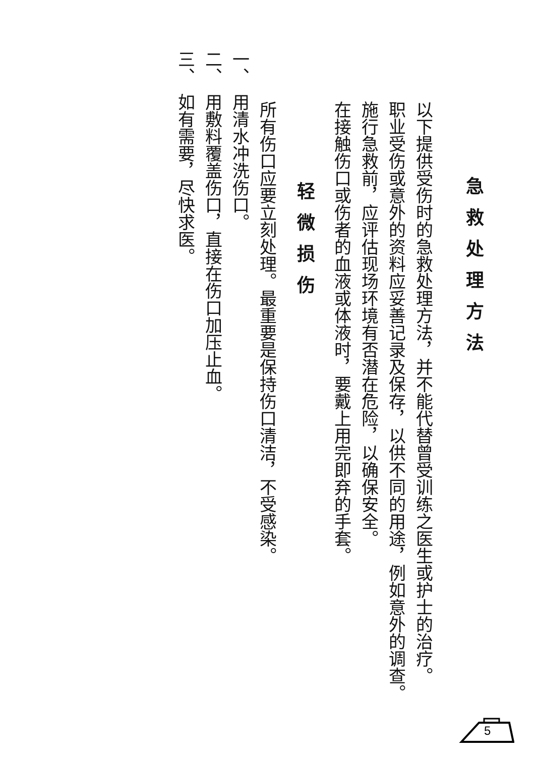急救处理方法
以下提供受伤时的急救处理方法，并不能代替曾受训练之医生或护士的治疗。
职业受伤或意外的资料应妥善记录及保存，以供不同的用途，例如意外的调查。
施行急救前，应评估现场环境有否潜在危险，以确保安全。
在接触伤口或伤者的血液或体液时，要戴上用完即弃的手套。
轻微损伤
所有伤口应要立刻处理。最重要是保持伤口清洁，不受感染。
一、　用清水冲洗伤口。
二、　用敷料覆盖伤口，直接在伤口加压止血。
三、　如有需要，尽快求医。
5